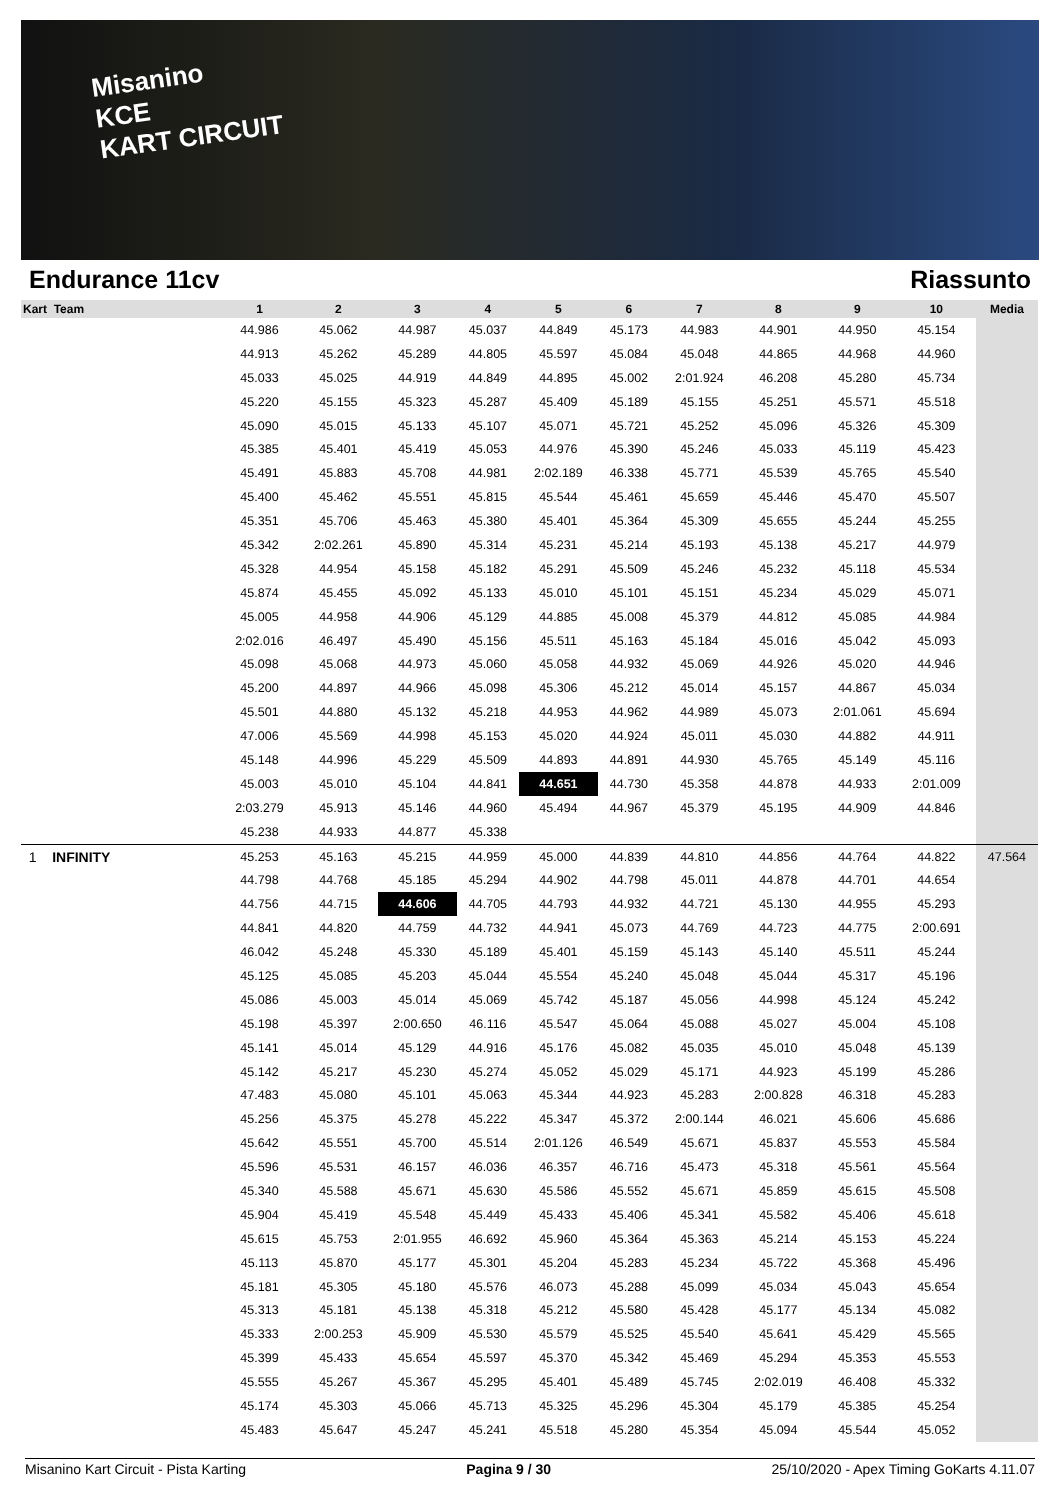Misanino
KCE
KART CIRCUIT
Endurance 11cv Riassunto
| Kart Team | 1 | 2 | 3 | 4 | 5 | 6 | 7 | 8 | 9 | 10 | Media |
| --- | --- | --- | --- | --- | --- | --- | --- | --- | --- | --- | --- |
| | 44.986 | 45.062 | 44.987 | 45.037 | 44.849 | 45.173 | 44.983 | 44.901 | 44.950 | 45.154 | |
| | 44.913 | 45.262 | 45.289 | 44.805 | 45.597 | 45.084 | 45.048 | 44.865 | 44.968 | 44.960 | |
| | 45.033 | 45.025 | 44.919 | 44.849 | 44.895 | 45.002 | 2:01.924 | 46.208 | 45.280 | 45.734 | |
| | 45.220 | 45.155 | 45.323 | 45.287 | 45.409 | 45.189 | 45.155 | 45.251 | 45.571 | 45.518 | |
| | 45.090 | 45.015 | 45.133 | 45.107 | 45.071 | 45.721 | 45.252 | 45.096 | 45.326 | 45.309 | |
| | 45.385 | 45.401 | 45.419 | 45.053 | 44.976 | 45.390 | 45.246 | 45.033 | 45.119 | 45.423 | |
| | 45.491 | 45.883 | 45.708 | 44.981 | 2:02.189 | 46.338 | 45.771 | 45.539 | 45.765 | 45.540 | |
| | 45.400 | 45.462 | 45.551 | 45.815 | 45.544 | 45.461 | 45.659 | 45.446 | 45.470 | 45.507 | |
| | 45.351 | 45.706 | 45.463 | 45.380 | 45.401 | 45.364 | 45.309 | 45.655 | 45.244 | 45.255 | |
| | 45.342 | 2:02.261 | 45.890 | 45.314 | 45.231 | 45.214 | 45.193 | 45.138 | 45.217 | 44.979 | |
| | 45.328 | 44.954 | 45.158 | 45.182 | 45.291 | 45.509 | 45.246 | 45.232 | 45.118 | 45.534 | |
| | 45.874 | 45.455 | 45.092 | 45.133 | 45.010 | 45.101 | 45.151 | 45.234 | 45.029 | 45.071 | |
| | 45.005 | 44.958 | 44.906 | 45.129 | 44.885 | 45.008 | 45.379 | 44.812 | 45.085 | 44.984 | |
| | 2:02.016 | 46.497 | 45.490 | 45.156 | 45.511 | 45.163 | 45.184 | 45.016 | 45.042 | 45.093 | |
| | 45.098 | 45.068 | 44.973 | 45.060 | 45.058 | 44.932 | 45.069 | 44.926 | 45.020 | 44.946 | |
| | 45.200 | 44.897 | 44.966 | 45.098 | 45.306 | 45.212 | 45.014 | 45.157 | 44.867 | 45.034 | |
| | 45.501 | 44.880 | 45.132 | 45.218 | 44.953 | 44.962 | 44.989 | 45.073 | 2:01.061 | 45.694 | |
| | 47.006 | 45.569 | 44.998 | 45.153 | 45.020 | 44.924 | 45.011 | 45.030 | 44.882 | 44.911 | |
| | 45.148 | 44.996 | 45.229 | 45.509 | 44.893 | 44.891 | 44.930 | 45.765 | 45.149 | 45.116 | |
| | 45.003 | 45.010 | 45.104 | 44.841 | 44.651 | 44.730 | 45.358 | 44.878 | 44.933 | 2:01.009 | |
| | 2:03.279 | 45.913 | 45.146 | 44.960 | 45.494 | 44.967 | 45.379 | 45.195 | 44.909 | 44.846 | |
| | 45.238 | 44.933 | 44.877 | 45.338 | | | | | | | |
| 1 INFINITY | 45.253 | 45.163 | 45.215 | 44.959 | 45.000 | 44.839 | 44.810 | 44.856 | 44.764 | 44.822 | 47.564 |
| | 44.798 | 44.768 | 45.185 | 45.294 | 44.902 | 44.798 | 45.011 | 44.878 | 44.701 | 44.654 | |
| | 44.756 | 44.715 | 44.606 | 44.705 | 44.793 | 44.932 | 44.721 | 45.130 | 44.955 | 45.293 | |
| | 44.841 | 44.820 | 44.759 | 44.732 | 44.941 | 45.073 | 44.769 | 44.723 | 44.775 | 2:00.691 | |
| | 46.042 | 45.248 | 45.330 | 45.189 | 45.401 | 45.159 | 45.143 | 45.140 | 45.511 | 45.244 | |
| | 45.125 | 45.085 | 45.203 | 45.044 | 45.554 | 45.240 | 45.048 | 45.044 | 45.317 | 45.196 | |
| | 45.086 | 45.003 | 45.014 | 45.069 | 45.742 | 45.187 | 45.056 | 44.998 | 45.124 | 45.242 | |
| | 45.198 | 45.397 | 2:00.650 | 46.116 | 45.547 | 45.064 | 45.088 | 45.027 | 45.004 | 45.108 | |
| | 45.141 | 45.014 | 45.129 | 44.916 | 45.176 | 45.082 | 45.035 | 45.010 | 45.048 | 45.139 | |
| | 45.142 | 45.217 | 45.230 | 45.274 | 45.052 | 45.029 | 45.171 | 44.923 | 45.199 | 45.286 | |
| | 47.483 | 45.080 | 45.101 | 45.063 | 45.344 | 44.923 | 45.283 | 2:00.828 | 46.318 | 45.283 | |
| | 45.256 | 45.375 | 45.278 | 45.222 | 45.347 | 45.372 | 2:00.144 | 46.021 | 45.606 | 45.686 | |
| | 45.642 | 45.551 | 45.700 | 45.514 | 2:01.126 | 46.549 | 45.671 | 45.837 | 45.553 | 45.584 | |
| | 45.596 | 45.531 | 46.157 | 46.036 | 46.357 | 46.716 | 45.473 | 45.318 | 45.561 | 45.564 | |
| | 45.340 | 45.588 | 45.671 | 45.630 | 45.586 | 45.552 | 45.671 | 45.859 | 45.615 | 45.508 | |
| | 45.904 | 45.419 | 45.548 | 45.449 | 45.433 | 45.406 | 45.341 | 45.582 | 45.406 | 45.618 | |
| | 45.615 | 45.753 | 2:01.955 | 46.692 | 45.960 | 45.364 | 45.363 | 45.214 | 45.153 | 45.224 | |
| | 45.113 | 45.870 | 45.177 | 45.301 | 45.204 | 45.283 | 45.234 | 45.722 | 45.368 | 45.496 | |
| | 45.181 | 45.305 | 45.180 | 45.576 | 46.073 | 45.288 | 45.099 | 45.034 | 45.043 | 45.654 | |
| | 45.313 | 45.181 | 45.138 | 45.318 | 45.212 | 45.580 | 45.428 | 45.177 | 45.134 | 45.082 | |
| | 45.333 | 2:00.253 | 45.909 | 45.530 | 45.579 | 45.525 | 45.540 | 45.641 | 45.429 | 45.565 | |
| | 45.399 | 45.433 | 45.654 | 45.597 | 45.370 | 45.342 | 45.469 | 45.294 | 45.353 | 45.553 | |
| | 45.555 | 45.267 | 45.367 | 45.295 | 45.401 | 45.489 | 45.745 | 2:02.019 | 46.408 | 45.332 | |
| | 45.174 | 45.303 | 45.066 | 45.713 | 45.325 | 45.296 | 45.304 | 45.179 | 45.385 | 45.254 | |
| | 45.483 | 45.647 | 45.247 | 45.241 | 45.518 | 45.280 | 45.354 | 45.094 | 45.544 | 45.052 | |
Misanino Kart Circuit - Pista Karting Pagina 9 / 30 25/10/2020 - Apex Timing GoKarts 4.11.07